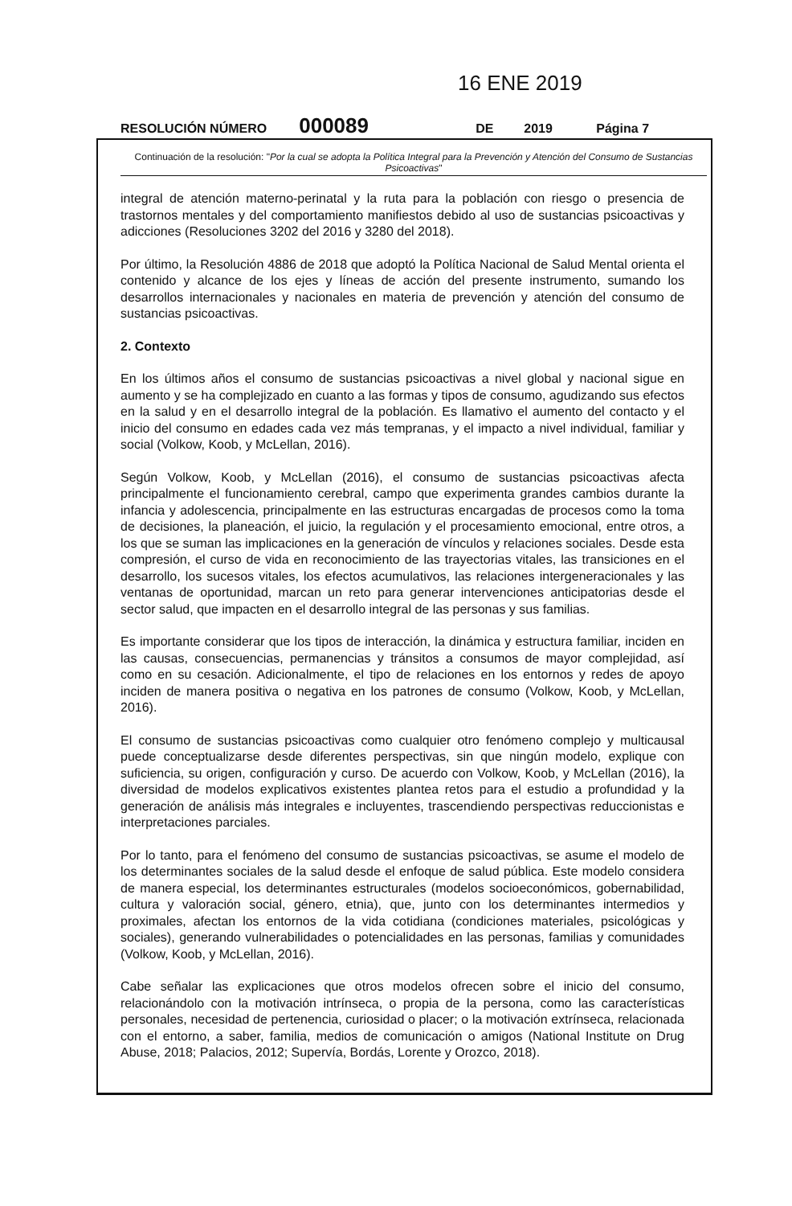16 ENE 2019
RESOLUCIÓN NÚMERO 000089 DE 2019 Página 7
Continuación de la resolución: "Por la cual se adopta la Política Integral para la Prevención y Atención del Consumo de Sustancias Psicoactivas"
integral de atención materno-perinatal y la ruta para la población con riesgo o presencia de trastornos mentales y del comportamiento manifiestos debido al uso de sustancias psicoactivas y adicciones (Resoluciones 3202 del 2016 y 3280 del 2018).
Por último, la Resolución 4886 de 2018 que adoptó la Política Nacional de Salud Mental orienta el contenido y alcance de los ejes y líneas de acción del presente instrumento, sumando los desarrollos internacionales y nacionales en materia de prevención y atención del consumo de sustancias psicoactivas.
2. Contexto
En los últimos años el consumo de sustancias psicoactivas a nivel global y nacional sigue en aumento y se ha complejizado en cuanto a las formas y tipos de consumo, agudizando sus efectos en la salud y en el desarrollo integral de la población. Es llamativo el aumento del contacto y el inicio del consumo en edades cada vez más tempranas, y el impacto a nivel individual, familiar y social (Volkow, Koob, y McLellan, 2016).
Según Volkow, Koob, y McLellan (2016), el consumo de sustancias psicoactivas afecta principalmente el funcionamiento cerebral, campo que experimenta grandes cambios durante la infancia y adolescencia, principalmente en las estructuras encargadas de procesos como la toma de decisiones, la planeación, el juicio, la regulación y el procesamiento emocional, entre otros, a los que se suman las implicaciones en la generación de vínculos y relaciones sociales. Desde esta compresión, el curso de vida en reconocimiento de las trayectorias vitales, las transiciones en el desarrollo, los sucesos vitales, los efectos acumulativos, las relaciones intergeneracionales y las ventanas de oportunidad, marcan un reto para generar intervenciones anticipatorias desde el sector salud, que impacten en el desarrollo integral de las personas y sus familias.
Es importante considerar que los tipos de interacción, la dinámica y estructura familiar, inciden en las causas, consecuencias, permanencias y tránsitos a consumos de mayor complejidad, así como en su cesación. Adicionalmente, el tipo de relaciones en los entornos y redes de apoyo inciden de manera positiva o negativa en los patrones de consumo (Volkow, Koob, y McLellan, 2016).
El consumo de sustancias psicoactivas como cualquier otro fenómeno complejo y multicausal puede conceptualizarse desde diferentes perspectivas, sin que ningún modelo, explique con suficiencia, su origen, configuración y curso. De acuerdo con Volkow, Koob, y McLellan (2016), la diversidad de modelos explicativos existentes plantea retos para el estudio a profundidad y la generación de análisis más integrales e incluyentes, trascendiendo perspectivas reduccionistas e interpretaciones parciales.
Por lo tanto, para el fenómeno del consumo de sustancias psicoactivas, se asume el modelo de los determinantes sociales de la salud desde el enfoque de salud pública. Este modelo considera de manera especial, los determinantes estructurales (modelos socioeconómicos, gobernabilidad, cultura y valoración social, género, etnia), que, junto con los determinantes intermedios y proximales, afectan los entornos de la vida cotidiana (condiciones materiales, psicológicas y sociales), generando vulnerabilidades o potencialidades en las personas, familias y comunidades (Volkow, Koob, y McLellan, 2016).
Cabe señalar las explicaciones que otros modelos ofrecen sobre el inicio del consumo, relacionándolo con la motivación intrínseca, o propia de la persona, como las características personales, necesidad de pertenencia, curiosidad o placer; o la motivación extrínseca, relacionada con el entorno, a saber, familia, medios de comunicación o amigos (National Institute on Drug Abuse, 2018; Palacios, 2012; Supervía, Bordás, Lorente y Orozco, 2018).